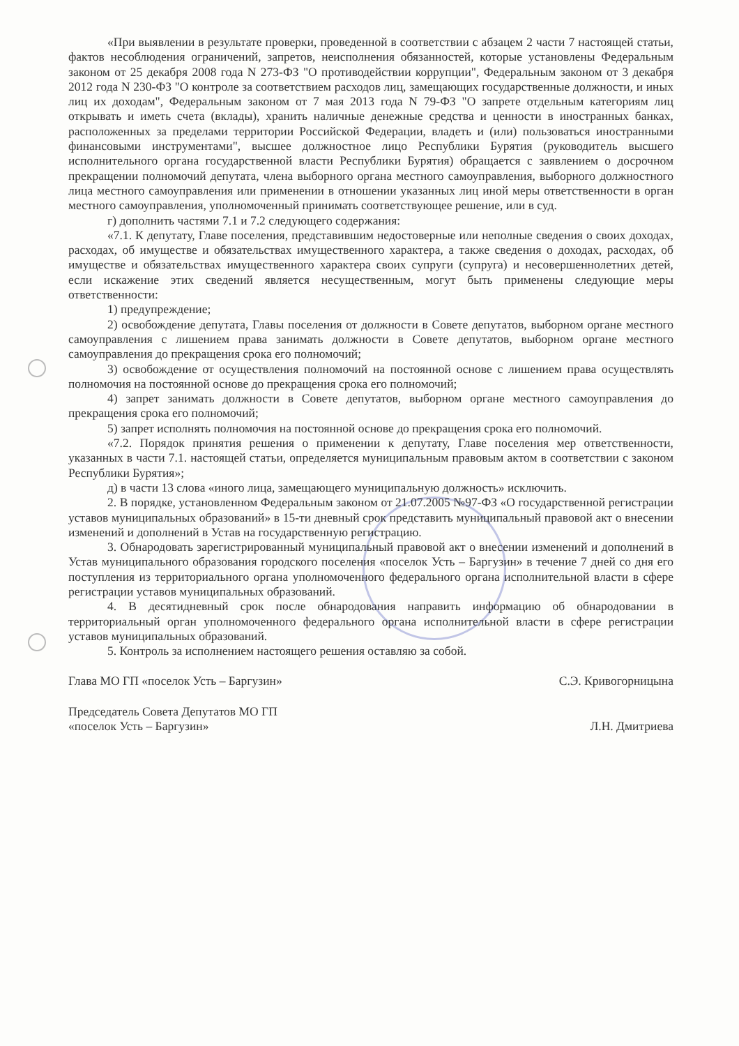«При выявлении в результате проверки, проведенной в соответствии с абзацем 2 части 7 настоящей статьи, фактов несоблюдения ограничений, запретов, неисполнения обязанностей, которые установлены Федеральным законом от 25 декабря 2008 года N 273-ФЗ "О противодействии коррупции", Федеральным законом от 3 декабря 2012 года N 230-ФЗ "О контроле за соответствием расходов лиц, замещающих государственные должности, и иных лиц их доходам", Федеральным законом от 7 мая 2013 года N 79-ФЗ "О запрете отдельным категориям лиц открывать и иметь счета (вклады), хранить наличные денежные средства и ценности в иностранных банках, расположенных за пределами территории Российской Федерации, владеть и (или) пользоваться иностранными финансовыми инструментами", высшее должностное лицо Республики Бурятия (руководитель высшего исполнительного органа государственной власти Республики Бурятия) обращается с заявлением о досрочном прекращении полномочий депутата, члена выборного органа местного самоуправления, выборного должностного лица местного самоуправления или применении в отношении указанных лиц иной меры ответственности в орган местного самоуправления, уполномоченный принимать соответствующее решение, или в суд.
г) дополнить частями 7.1 и 7.2 следующего содержания:
«7.1. К депутату, Главе поселения, представившим недостоверные или неполные сведения о своих доходах, расходах, об имуществе и обязательствах имущественного характера, а также сведения о доходах, расходах, об имуществе и обязательствах имущественного характера своих супруги (супруга) и несовершеннолетних детей, если искажение этих сведений является несущественным, могут быть применены следующие меры ответственности:
1) предупреждение;
2) освобождение депутата, Главы поселения от должности в Совете депутатов, выборном органе местного самоуправления с лишением права занимать должности в Совете депутатов, выборном органе местного самоуправления до прекращения срока его полномочий;
3) освобождение от осуществления полномочий на постоянной основе с лишением права осуществлять полномочия на постоянной основе до прекращения срока его полномочий;
4) запрет занимать должности в Совете депутатов, выборном органе местного самоуправления до прекращения срока его полномочий;
5) запрет исполнять полномочия на постоянной основе до прекращения срока его полномочий.
«7.2. Порядок принятия решения о применении к депутату, Главе поселения мер ответственности, указанных в части 7.1. настоящей статьи, определяется муниципальным правовым актом в соответствии с законом Республики Бурятия»;
д) в части 13 слова «иного лица, замещающего муниципальную должность» исключить.
2. В порядке, установленном Федеральным законом от 21.07.2005 №97-ФЗ «О государственной регистрации уставов муниципальных образований» в 15-ти дневный срок представить муниципальный правовой акт о внесении изменений и дополнений в Устав на государственную регистрацию.
3. Обнародовать зарегистрированный муниципальный правовой акт о внесении изменений и дополнений в Устав муниципального образования городского поселения «поселок Усть – Баргузин» в течение 7 дней со дня его поступления из территориального органа уполномоченного федерального органа исполнительной власти в сфере регистрации уставов муниципальных образований.
4. В десятидневный срок после обнародования направить информацию об обнародовании в территориальный орган уполномоченного федерального органа исполнительной власти в сфере регистрации уставов муниципальных образований.
5. Контроль за исполнением настоящего решения оставляю за собой.
Глава МО ГП «поселок Усть – Баргузин» С.Э. Кривогорницына
Председатель Совета Депутатов МО ГП
«поселок Усть – Баргузин»
Л.Н. Дмитриева